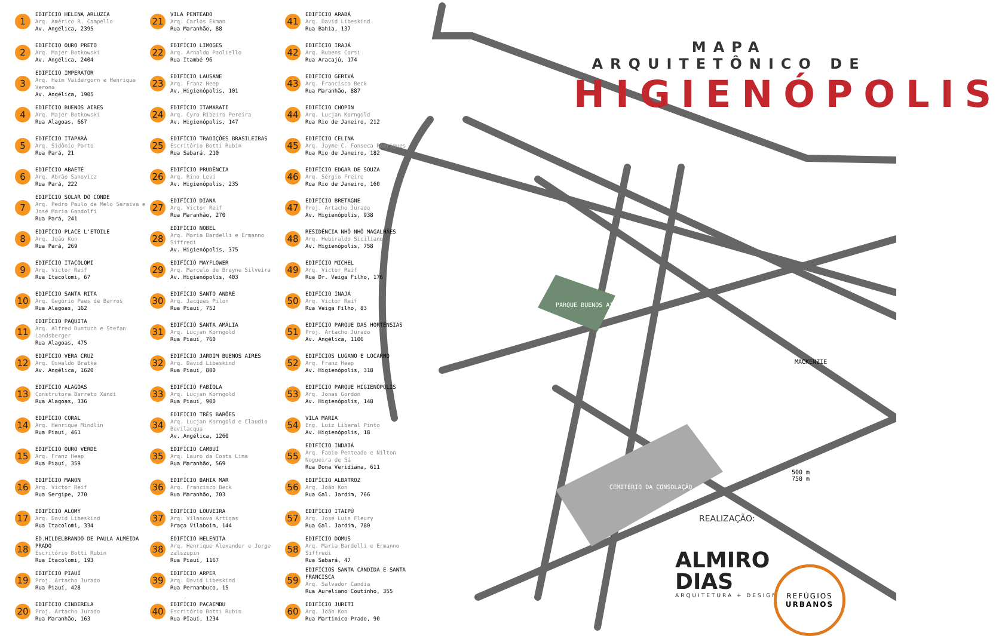MAPA ARQUITETÔNICO DE
HIGIENÓPOLIS
MACKENZIE
PARQUE BUENOS AIRES
CEMITÉRIO DA CONSOLAÇÃO
500 m
750 m
REALIZAÇÃO:
ALMIRO
DIAS
ARQUITETURA + DESIGN
REFÚGIOS
URBANOS
1
EDIFÍCIO HELENA ARLUZIA
Arq. Américo R. Campello
Av. Angélica, 2395
2
EDIFÍCIO OURO PRETO
Arq. Majer Botkowski
Av. Angélica, 2404
3
EDIFÍCIO IMPERATOR
Arq. Haim Vaidergorn e Henrique Verona
Av. Angélica, 1905
4
EDIFÍCIO BUENOS AIRES
Arq. Majer Botkowski
Rua Alagoas, 667
5
EDIFÍCIO ITAPARÁ
Arq. Sidônio Porto
Rua Pará, 21
6
EDIFÍCIO ABAETÉ
Arq. Abrão Sanovicz
Rua Pará, 222
7
EDIFÍCIO SOLAR DO CONDE
Arq. Pedro Paulo de Melo Saraiva e José Maria Gandolfi
Rua Pará, 241
8
EDIFÍCIO PLACE L'ETOILE
Arq. João Kon
Rua Pará, 269
9
EDIFÍCIO ITACOLOMI
Arq. Victor Reif
Rua Itacolomi, 67
10
EDIFÍCIO SANTA RITA
Arq. Gegório Paes de Barros
Rua Alagoas, 162
11
EDIFÍCIO PAQUITA
Arq. Alfred Duntuch e Stefan Landsberger
Rua Alagoas, 475
12
EDIFÍCIO VERA CRUZ
Arq. Oswaldo Bratke
Av. Angélica, 1620
13
EDIFÍCIO ALAGOAS
Construtora Barreto Xandi
Rua Alagoas, 336
14
EDIFÍCIO CORAL
Arq. Henrique Mindlin
Rua Piauí, 461
15
EDIFÍCIO OURO VERDE
Arq. Franz Heep
Rua Piauí, 359
16
EDIFÍCIO MANON
Arq. Victor Reif
Rua Sergipe, 270
17
EDIFÍCIO ALOMY
Arq. David Libeskind
Rua Itacolomi, 334
18
ED.HILDELBRANDO DE PAULA ALMEIDA PRADO
Escritório Botti Rubin
Rua Itacolomi, 193
19
EDIFÍCIO PIAUÍ
Proj. Artacho Jurado
Rua Piauí, 428
20
EDIFÍCIO CINDERELA
Proj. Artacho Jurado
Rua Maranhão, 163
21
VILA PENTEADO
Arq. Carlos Ekman
Rua Maranhão, 88
22
EDIFÍCIO LIMOGES
Arq. Arnaldo Paoliello
Rua Itambé 96
23
EDIFÍCIO LAUSANE
Arq. Franz Heep
Av. Higienópolis, 101
24
EDIFÍCIO ITAMARATI
Arq. Cyro Ribeiro Pereira
Av. Higienópolis, 147
25
EDIFÍCIO TRADIÇÕES BRASILEIRAS
Escritório Botti Rubin
Rua Sabará, 210
26
EDIFÍCIO PRUDÊNCIA
Arq. Rino Levi
Av. Higienópolis, 235
27
EDIFÍCIO DIANA
Arq. Victor Reif
Rua Maranhão, 270
28
EDIFÍCIO NOBEL
Arq. Maria Bardelli e Ermanno Siffredi
Av. Higienópolis, 375
29
EDIFÍCIO MAYFLOWER
Arq. Marcelo de Breyne Silveira
Av. Higienópolis, 403
30
EDIFÍCIO SANTO ANDRÉ
Arq. Jacques Pilon
Rua Piauí, 752
31
EDIFÍCIO SANTA AMÁLIA
Arq. Lucjan Korngold
Rua Piauí, 760
32
EDIFÍCIO JARDIM BUENOS AIRES
Arq. David Libeskind
Rua Piauí, 800
33
EDIFÍCIO FABÍOLA
Arq. Lucjan Korngold
Rua Piauí, 900
34
EDIFÍCIO TRÊS BARÕES
Arq. Lucjan Korngold e Claudio Bevilacqua
Av. Angélica, 1260
35
EDIFÍCIO CAMBUÍ
Arq. Lauro da Costa Lima
Rua Maranhão, 569
36
EDIFÍCIO BAHIA MAR
Arq. Francisco Beck
Rua Maranhão, 703
37
EDIFÍCIO LOUVEIRA
Arq. Vilanova Artigas
Praça Vilaboim, 144
38
EDIFÍCIO HELENITA
Arq. Henrique Alexander e Jorge zalszupin
Rua Piauí, 1167
39
EDIFÍCIO ARPER
Arq. David Libeskind
Rua Pernambuco, 15
40
EDIFÍCIO PACAEMBU
Escritório Botti Rubin
Rua PIauí, 1234
41
EDIFÍCIO ARABÁ
Arq. David Libeskind
Rua Bahia, 137
42
EDIFÍCIO IRAJÁ
Arq. Rubens Corsi
Rua Aracajú, 174
43
EDIFÍCIO GERIVÁ
Arq. Francisco Beck
Rua Maranhão, 887
44
EDIFÍCIO CHOPIN
Arq. Lucjan Korngold
Rua Rio de Janeiro, 212
45
EDIFÍCIO CELINA
Arq. Jayme C. Fonseca Rodrigues
Rua Rio de Janeiro, 182
46
EDIFÍCIO EDGAR DE SOUZA
Arq. Sérgio Freire
Rua Rio de Janeiro, 160
47
EDIFÍCIO BRETAGNE
Proj. Artacho Jurado
Av. Higienópolis, 938
48
RESIDÊNCIA NHÔ NHÔ MAGALHÃES
Arq. Hebiraldo Siciliano
Av. Higienópolis, 758
49
EDIFÍCIO MICHEL
Arq. Victor Reif
Rua Dr. Veiga Filho, 176
50
EDIFÍCIO INAJÁ
Arq. Victor Reif
Rua Veiga Filho, 83
51
EDIFÍCIO PARQUE DAS HORTÊNSIAS
Proj. Artacho Jurado
Av. Angélica, 1106
52
EDIFÍCIOS LUGANO E LOCARNO
Arq. Franz Heep
Av. Higienópolis, 318
53
EDIFÍCIO PARQUE HIGIENÓPOLIS
Arq. Jonas Gordon
Av. Higienópolis, 148
54
VILA MARIA
Eng. Luiz Liberal Pinto
Av. Higienópolis, 18
55
EDIFÍCIO INDAIÁ
Arq. Fabio Penteado e Nilton Nogueira de Sá
Rua Dona Veridiana, 611
56
EDIFÍCIO ALBATROZ
Arq. João Kon
Rua Gal. Jardim, 766
57
EDIFÍCIO ITAIPÚ
Arq. José Luis Fleury
Rua Gal. Jardim, 780
58
EDIFÍCIO DOMUS
Arq. Maria Bardelli e Ermanno Siffredi
Rua Sabará, 47
59
EDIFÍCIOS SANTA CÂNDIDA E SANTA FRANCISCA
Arq. Salvador Candia
Rua Aureliano Coutinho, 355
60
EDIFÍCIO JURITI
Arq. João Kon
Rua Martinico Prado, 90